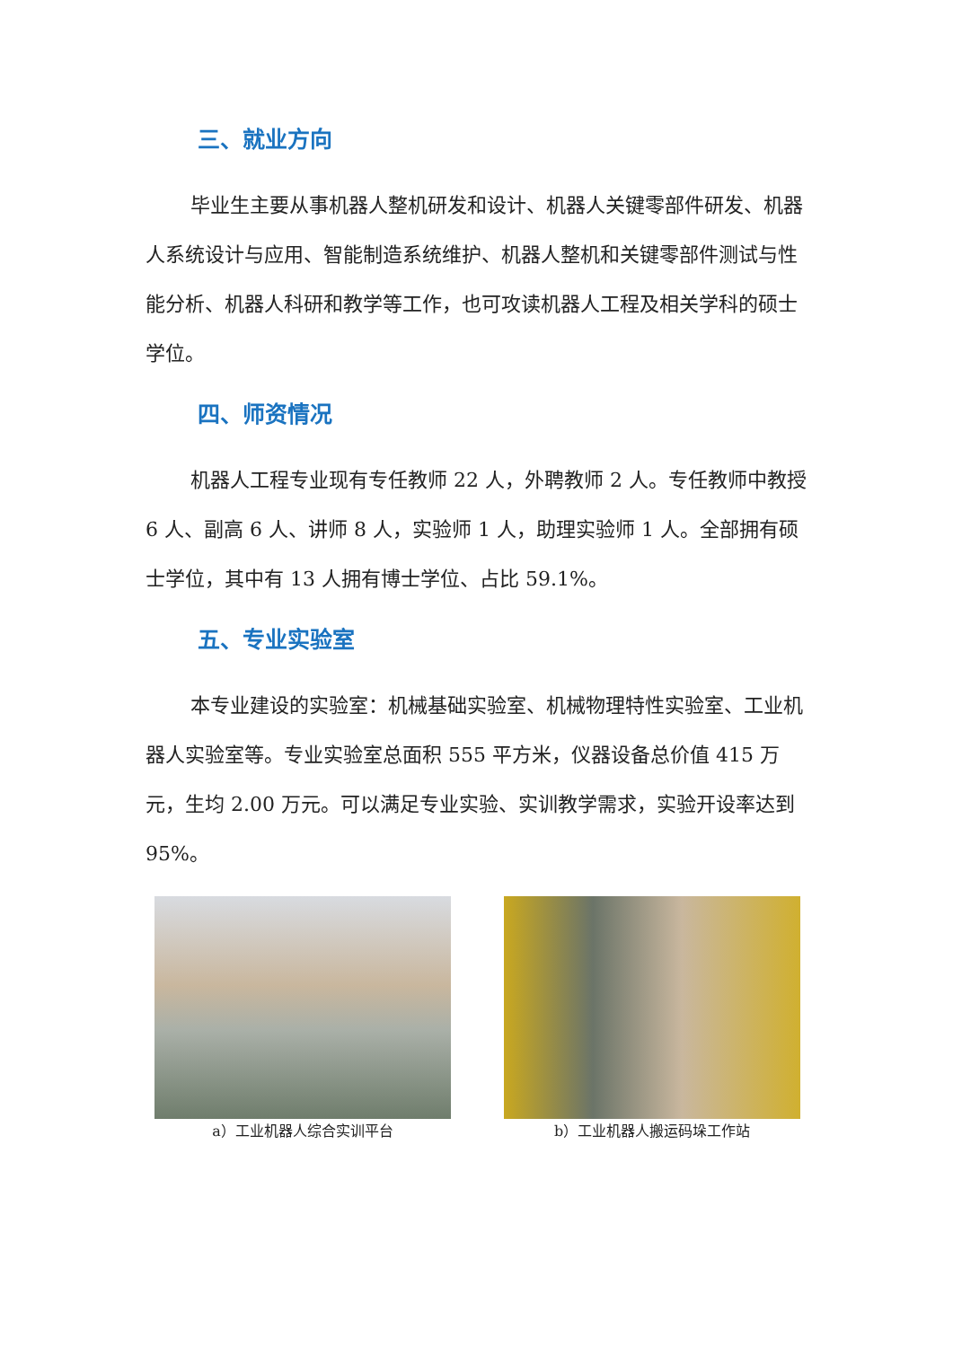三、就业方向
毕业生主要从事机器人整机研发和设计、机器人关键零部件研发、机器人系统设计与应用、智能制造系统维护、机器人整机和关键零部件测试与性能分析、机器人科研和教学等工作，也可攻读机器人工程及相关学科的硕士学位。
四、师资情况
机器人工程专业现有专任教师 22 人，外聘教师 2 人。专任教师中教授 6 人、副高 6 人、讲师 8 人，实验师 1 人，助理实验师 1 人。全部拥有硕士学位，其中有 13 人拥有博士学位、占比 59.1%。
五、专业实验室
本专业建设的实验室：机械基础实验室、机械物理特性实验室、工业机器人实验室等。专业实验室总面积 555 平方米，仪器设备总价值 415 万元，生均 2.00 万元。可以满足专业实验、实训教学需求，实验开设率达到 95%。
a）工业机器人综合实训平台 b）工业机器人搬运码垛工作站